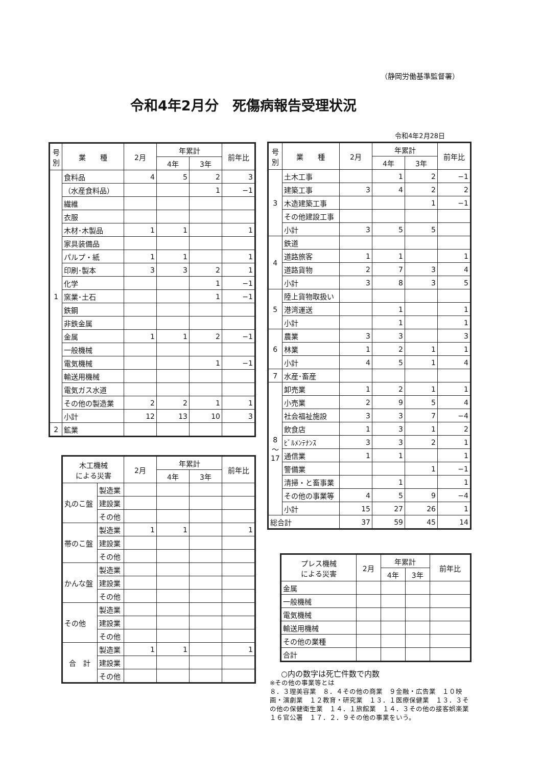（静岡労働基準監督署）
令和4年2月分　死傷病報告受理状況
令和4年2月28日
| 号 別 | 業 種 | 2月 | 年累計 | | 前年比 |
| --- | --- | --- | --- | --- | --- |
| | | | 4年 | 3年 | |
| 1 | 食料品 | 4 | 5 | 2 | 3 |
| | （水産食料品） | | | 1 | −1 |
| | 繊維 | | | | |
| | 衣服 | | | | |
| | 木材･木製品 | 1 | 1 | | 1 |
| | 家具装備品 | | | | |
| | パルプ・紙 | 1 | 1 | | 1 |
| | 印刷･製本 | 3 | 3 | 2 | 1 |
| | 化学 | | | 1 | −1 |
| | 窯業･土石 | | | 1 | −1 |
| | 鉄鋼 | | | | |
| | 非鉄金属 | | | | |
| | 金属 | 1 | 1 | 2 | −1 |
| | 一般機械 | | | | |
| | 電気機械 | | | 1 | −1 |
| | 輸送用機械 | | | | |
| | 電気ガス水道 | | | | |
| | その他の製造業 | 2 | 2 | 1 | 1 |
| | 小計 | 12 | 13 | 10 | 3 |
| 2 | 鉱業 | | | | |
| 木工機械 による災害 | | 2月 | 年累計 | | 前年比 |
| --- | --- | --- | --- | --- | --- |
| | | | 4年 | 3年 | |
| 丸のこ盤 | 製造業 | | | | |
| | 建設業 | | | | |
| | その他 | | | | |
| 帯のこ盤 | 製造業 | 1 | 1 | | 1 |
| | 建設業 | | | | |
| | その他 | | | | |
| かんな盤 | 製造業 | | | | |
| | 建設業 | | | | |
| | その他 | | | | |
| その他 | 製造業 | | | | |
| | 建設業 | | | | |
| | その他 | | | | |
| 合 計 | 製造業 | 1 | 1 | | 1 |
| | 建設業 | | | | |
| | その他 | | | | |
| 号 別 | 業 種 | 2月 | 年累計 | | 前年比 |
| --- | --- | --- | --- | --- | --- |
| | | | 4年 | 3年 | |
| 3 | 土木工事 | | 1 | 2 | −1 |
| | 建築工事 | 3 | 4 | 2 | 2 |
| | 木造建築工事 | | | 1 | −1 |
| | その他建設工事 | | | | |
| | 小計 | 3 | 5 | 5 | |
| 4 | 鉄道 | | | | |
| | 道路旅客 | 1 | 1 | | 1 |
| | 道路貨物 | 2 | 7 | 3 | 4 |
| | 小計 | 3 | 8 | 3 | 5 |
| 5 | 陸上貨物取扱い | | | | |
| | 港湾運送 | | 1 | | 1 |
| | 小計 | | 1 | | 1 |
| 6 | 農業 | 3 | 3 | | 3 |
| | 林業 | 1 | 2 | 1 | 1 |
| | 小計 | 4 | 5 | 1 | 4 |
| 7 | 水産･畜産 | | | | |
| 8 ～ 17 | 卸売業 | 1 | 2 | 1 | 1 |
| | 小売業 | 2 | 9 | 5 | 4 |
| | 社会福祉施設 | 3 | 3 | 7 | −4 |
| | 飲食店 | 1 | 3 | 1 | 2 |
| | ﾋﾞﾙﾒﾝﾃﾅﾝｽ | 3 | 3 | 2 | 1 |
| | 通信業 | 1 | 1 | | 1 |
| | 警備業 | | | 1 | −1 |
| | 清掃・と畜事業 | | 1 | | 1 |
| | その他の事業等 | 4 | 5 | 9 | −4 |
| | 小計 | 15 | 27 | 26 | 1 |
| 総合計 | | 37 | 59 | 45 | 14 |
| プレス機械 による災害 | 2月 | 年累計 | | 前年比 |
| --- | --- | --- | --- | --- |
| | | 4年 | 3年 | |
| 金属 | | | | |
| 一般機械 | | | | |
| 電気機械 | | | | |
| 輸送用機械 | | | | |
| その他の業種 | | | | |
| 合計 | | | | |
○内の数字は死亡件数で内数
※その他の事業等とは
８．３理美容業　８．４その他の商業　９金融・広告業　１０映画・演劇業　１２教育・研究業　１３．１医療保健業　１３．３その他の保健衛生業　１４．１旅館業　１４．３その他の接客娯楽業　１６官公署　１７．２．９その他の事業をいう。